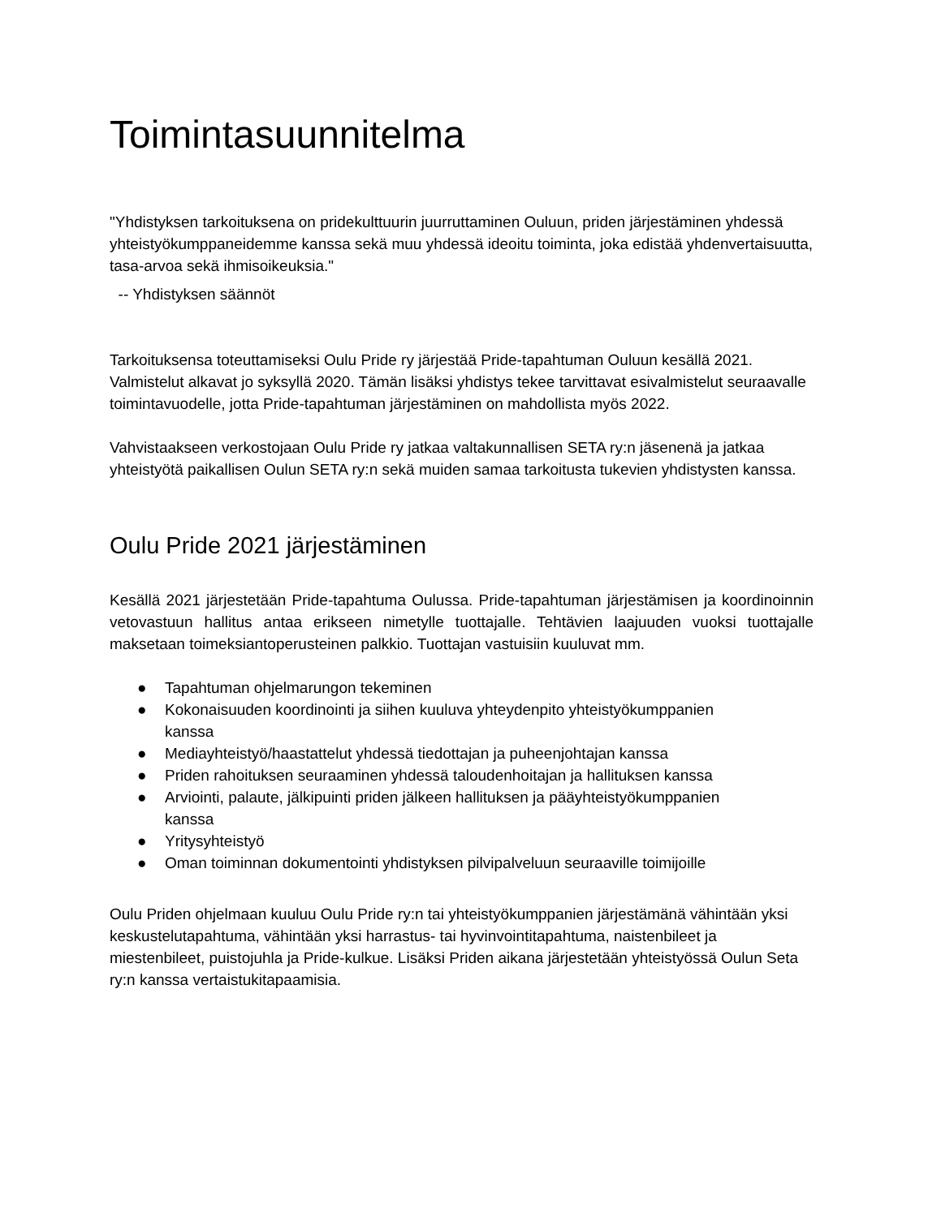Toimintasuunnitelma
"Yhdistyksen tarkoituksena on pridekulttuurin juurruttaminen Ouluun, priden järjestäminen yhdessä yhteistyökumppaneidemme kanssa sekä muu yhdessä ideoitu toiminta, joka edistää yhdenvertaisuutta, tasa-arvoa sekä ihmisoikeuksia."
-- Yhdistyksen säännöt
Tarkoituksensa toteuttamiseksi Oulu Pride ry järjestää Pride-tapahtuman Ouluun kesällä 2021. Valmistelut alkavat jo syksyllä 2020. Tämän lisäksi yhdistys tekee tarvittavat esivalmistelut seuraavalle toimintavuodelle, jotta Pride-tapahtuman järjestäminen on mahdollista myös 2022.
Vahvistaakseen verkostojaan Oulu Pride ry jatkaa valtakunnallisen SETA ry:n jäsenenä ja jatkaa yhteistyötä paikallisen Oulun SETA ry:n sekä muiden samaa tarkoitusta tukevien yhdistysten kanssa.
Oulu Pride 2021 järjestäminen
Kesällä 2021 järjestetään Pride-tapahtuma Oulussa. Pride-tapahtuman järjestämisen ja koordinoinnin vetovastuun hallitus antaa erikseen nimetylle tuottajalle. Tehtävien laajuuden vuoksi tuottajalle maksetaan toimeksiantoperusteinen palkkio. Tuottajan vastuisiin kuuluvat mm.
● Tapahtuman ohjelmarungon tekeminen
● Kokonaisuuden koordinointi ja siihen kuuluva yhteydenpito yhteistyökumppanien kanssa
● Mediayhteistyö/haastattelut yhdessä tiedottajan ja puheenjohtajan kanssa
● Priden rahoituksen seuraaminen yhdessä taloudenhoitajan ja hallituksen kanssa
● Arviointi, palaute, jälkipuinti priden jälkeen hallituksen ja pääyhteistyökumppanien kanssa
● Yritysyhteistyö
● Oman toiminnan dokumentointi yhdistyksen pilvipalveluun seuraaville toimijoille
Oulu Priden ohjelmaan kuuluu Oulu Pride ry:n tai yhteistyökumppanien järjestämänä vähintään yksi keskustelutapahtuma, vähintään yksi harrastus- tai hyvinvointitapahtuma, naistenbileet ja miestenbileet, puistojuhla ja Pride-kulkue. Lisäksi Priden aikana järjestetään yhteistyössä Oulun Seta ry:n kanssa vertaistukitapaamisia.